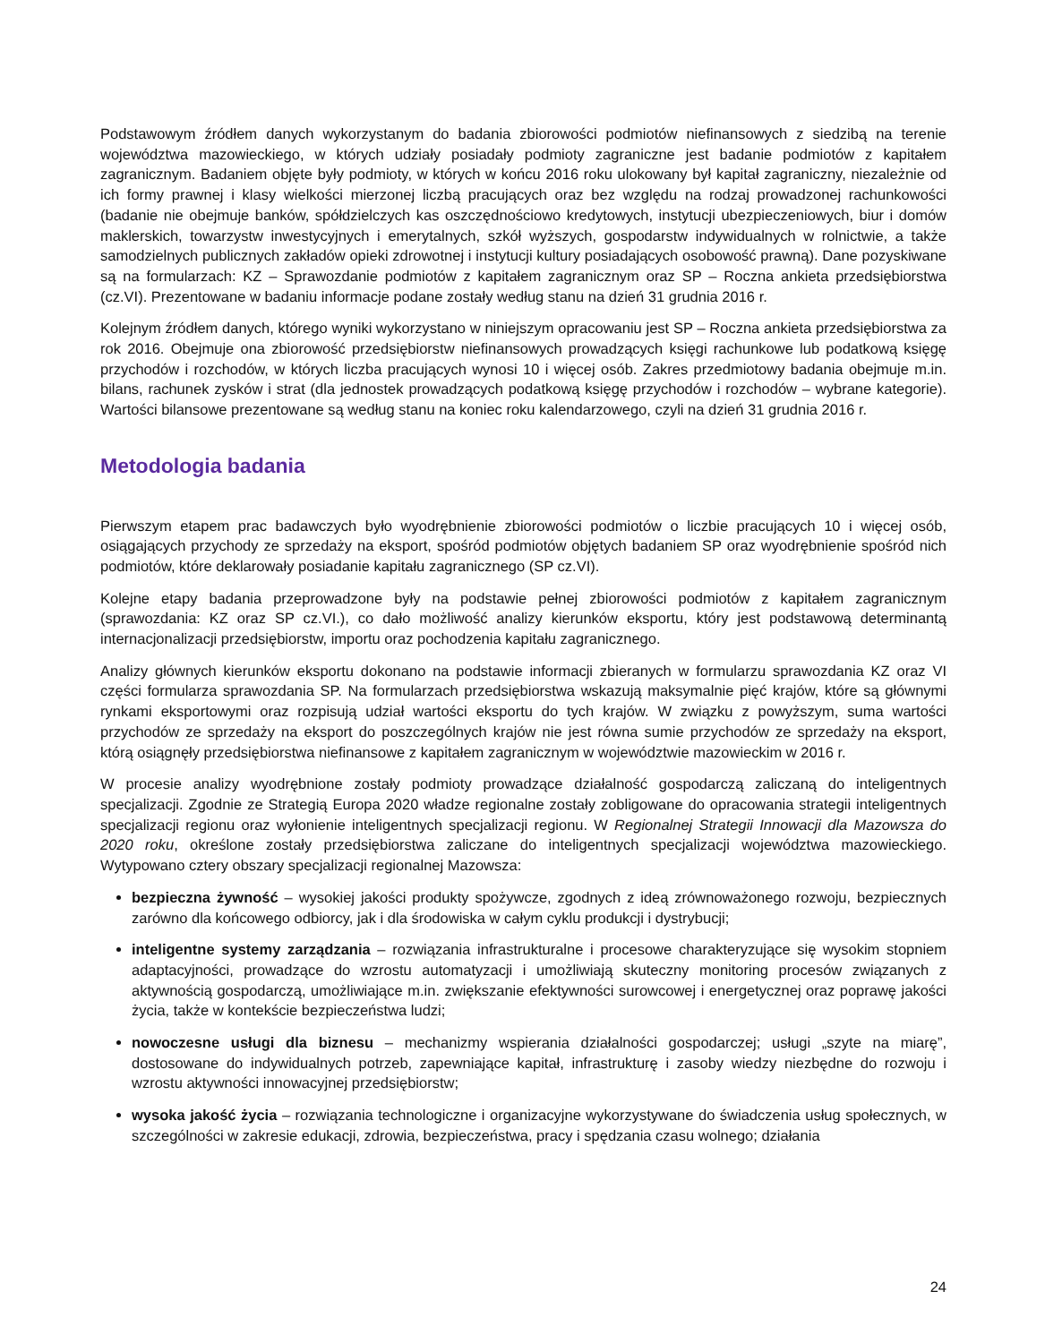Podstawowym źródłem danych wykorzystanym do badania zbiorowości podmiotów niefinansowych z siedzibą na terenie województwa mazowieckiego, w których udziały posiadały podmioty zagraniczne jest badanie podmiotów z kapitałem zagranicznym. Badaniem objęte były podmioty, w których w końcu 2016 roku ulokowany był kapitał zagraniczny, niezależnie od ich formy prawnej i klasy wielkości mierzonej liczbą pracujących oraz bez względu na rodzaj prowadzonej rachunkowości (badanie nie obejmuje banków, spółdzielczych kas oszczędnościowo kredytowych, instytucji ubezpieczeniowych, biur i domów maklerskich, towarzystw inwestycyjnych i emerytalnych, szkół wyższych, gospodarstw indywidualnych w rolnictwie, a także samodzielnych publicznych zakładów opieki zdrowotnej i instytucji kultury posiadających osobowość prawną). Dane pozyskiwane są na formularzach: KZ – Sprawozdanie podmiotów z kapitałem zagranicznym oraz SP – Roczna ankieta przedsiębiorstwa (cz.VI). Prezentowane w badaniu informacje podane zostały według stanu na dzień 31 grudnia 2016 r.
Kolejnym źródłem danych, którego wyniki wykorzystano w niniejszym opracowaniu jest SP – Roczna ankieta przedsiębiorstwa za rok 2016. Obejmuje ona zbiorowość przedsiębiorstw niefinansowych prowadzących księgi rachunkowe lub podatkową księgę przychodów i rozchodów, w których liczba pracujących wynosi 10 i więcej osób. Zakres przedmiotowy badania obejmuje m.in. bilans, rachunek zysków i strat (dla jednostek prowadzących podatkową księgę przychodów i rozchodów – wybrane kategorie). Wartości bilansowe prezentowane są według stanu na koniec roku kalendarzowego, czyli na dzień 31 grudnia 2016 r.
Metodologia badania
Pierwszym etapem prac badawczych było wyodrębnienie zbiorowości podmiotów o liczbie pracujących 10 i więcej osób, osiągających przychody ze sprzedaży na eksport, spośród podmiotów objętych badaniem SP oraz wyodrębnienie spośród nich podmiotów, które deklarowały posiadanie kapitału zagranicznego (SP cz.VI).
Kolejne etapy badania przeprowadzone były na podstawie pełnej zbiorowości podmiotów z kapitałem zagranicznym (sprawozdania: KZ oraz SP cz.VI.), co dało możliwość analizy kierunków eksportu, który jest podstawową determinantą internacjonalizacji przedsiębiorstw, importu oraz pochodzenia kapitału zagranicznego.
Analizy głównych kierunków eksportu dokonano na podstawie informacji zbieranych w formularzu sprawozdania KZ oraz VI części formularza sprawozdania SP. Na formularzach przedsiębiorstwa wskazują maksymalnie pięć krajów, które są głównymi rynkami eksportowymi oraz rozpisują udział wartości eksportu do tych krajów. W związku z powyższym, suma wartości przychodów ze sprzedaży na eksport do poszczególnych krajów nie jest równa sumie przychodów ze sprzedaży na eksport, którą osiągnęły przedsiębiorstwa niefinansowe z kapitałem zagranicznym w województwie mazowieckim w 2016 r.
W procesie analizy wyodrębnione zostały podmioty prowadzące działalność gospodarczą zaliczaną do inteligentnych specjalizacji. Zgodnie ze Strategią Europa 2020 władze regionalne zostały zobligowane do opracowania strategii inteligentnych specjalizacji regionu oraz wyłonienie inteligentnych specjalizacji regionu. W Regionalnej Strategii Innowacji dla Mazowsza do 2020 roku, określone zostały przedsiębiorstwa zaliczane do inteligentnych specjalizacji województwa mazowieckiego. Wytypowano cztery obszary specjalizacji regionalnej Mazowsza:
bezpieczna żywność – wysokiej jakości produkty spożywcze, zgodnych z ideą zrównoważonego rozwoju, bezpiecznych zarówno dla końcowego odbiorcy, jak i dla środowiska w całym cyklu produkcji i dystrybucji;
inteligentne systemy zarządzania – rozwiązania infrastrukturalne i procesowe charakteryzujące się wysokim stopniem adaptacyjności, prowadzące do wzrostu automatyzacji i umożliwiają skuteczny monitoring procesów związanych z aktywnością gospodarczą, umożliwiające m.in. zwiększanie efektywności surowcowej i energetycznej oraz poprawę jakości życia, także w kontekście bezpieczeństwa ludzi;
nowoczesne usługi dla biznesu – mechanizmy wspierania działalności gospodarczej; usługi „szyte na miarę”, dostosowane do indywidualnych potrzeb, zapewniające kapitał, infrastrukturę i zasoby wiedzy niezbędne do rozwoju i wzrostu aktywności innowacyjnej przedsiębiorstw;
wysoka jakość życia – rozwiązania technologiczne i organizacyjne wykorzystywane do świadczenia usług społecznych, w szczególności w zakresie edukacji, zdrowia, bezpieczeństwa, pracy i spędzania czasu wolnego; działania
24